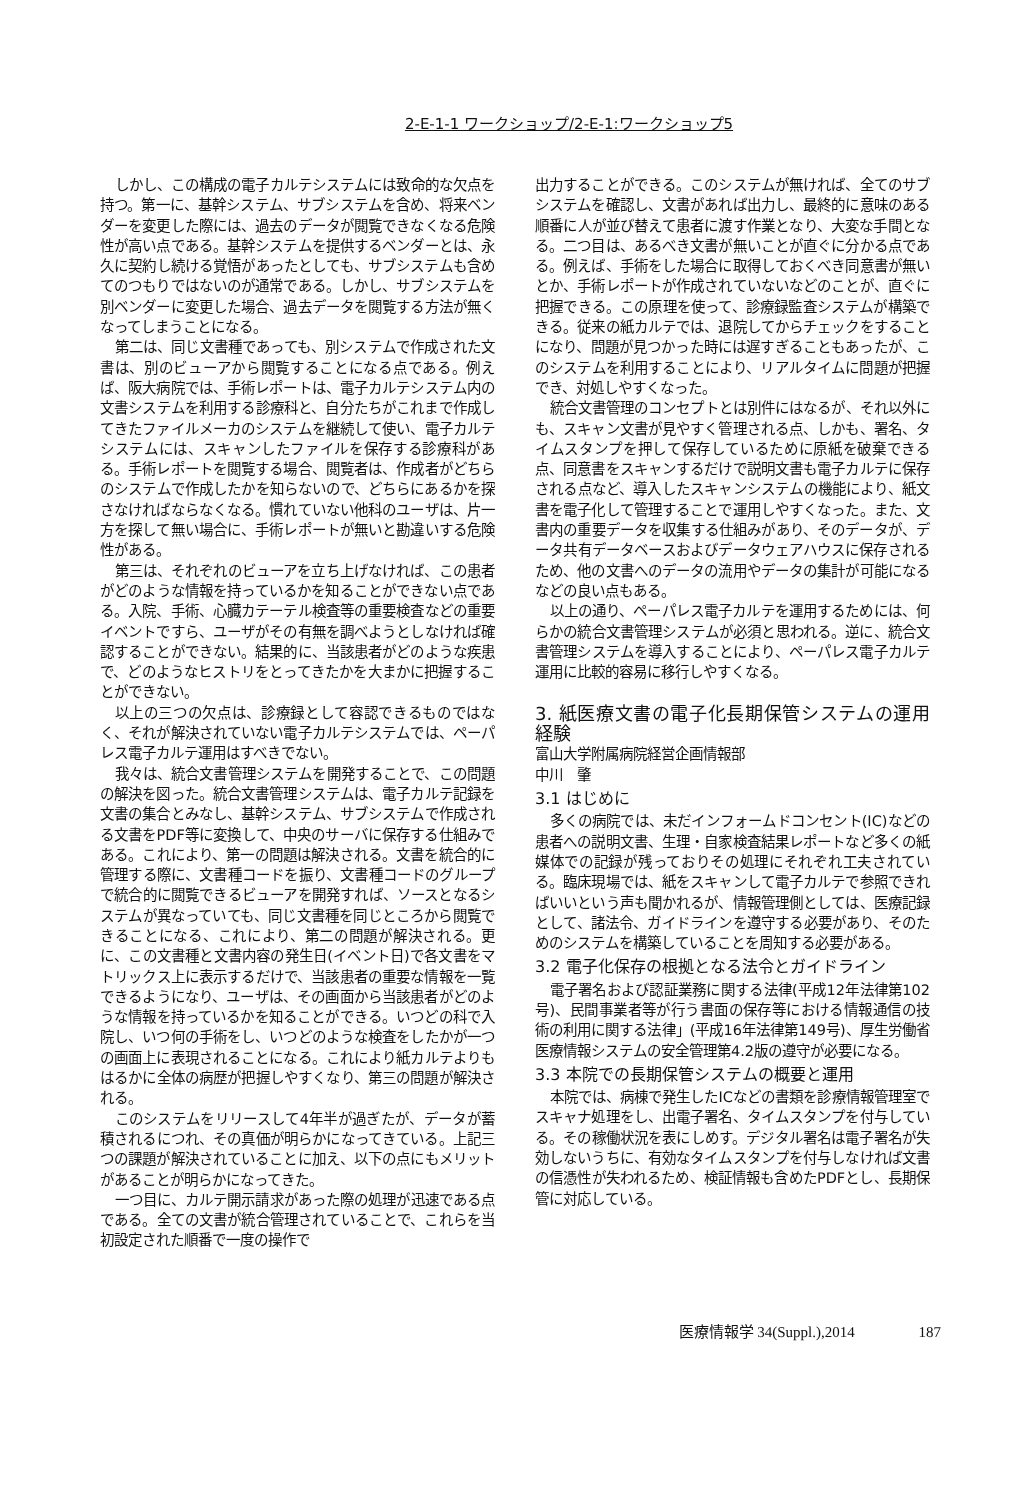2-E-1-1 ワークショップ/2-E-1:ワークショップ5
しかし、この構成の電子カルテシステムには致命的な欠点を持つ。第一に、基幹システム、サブシステムを含め、将来ベンダーを変更した際には、過去のデータが閲覧できなくなる危険性が高い点である。基幹システムを提供するベンダーとは、永久に契約し続ける覚悟があったとしても、サブシステムも含めてのつもりではないのが通常である。しかし、サブシステムを別ベンダーに変更した場合、過去データを閲覧する方法が無くなってしまうことになる。
第二は、同じ文書種であっても、別システムで作成された文書は、別のビューアから閲覧することになる点である。例えば、阪大病院では、手術レポートは、電子カルテシステム内の文書システムを利用する診療科と、自分たちがこれまで作成してきたファイルメーカのシステムを継続して使い、電子カルテシステムには、スキャンしたファイルを保存する診療科がある。手術レポートを閲覧する場合、閲覧者は、作成者がどちらのシステムで作成したかを知らないので、どちらにあるかを探さなければならなくなる。慣れていない他科のユーザは、片一方を探して無い場合に、手術レポートが無いと勘違いする危険性がある。
第三は、それぞれのビューアを立ち上げなければ、この患者がどのような情報を持っているかを知ることができない点である。入院、手術、心臓カテーテル検査等の重要検査などの重要イベントですら、ユーザがその有無を調べようとしなければ確認することができない。結果的に、当該患者がどのような疾患で、どのようなヒストリをとってきたかを大まかに把握することができない。
以上の三つの欠点は、診療録として容認できるものではなく、それが解決されていない電子カルテシステムでは、ペーパレス電子カルテ運用はすべきでない。
我々は、統合文書管理システムを開発することで、この問題の解決を図った。統合文書管理システムは、電子カルテ記録を文書の集合とみなし、基幹システム、サブシステムで作成される文書をPDF等に変換して、中央のサーバに保存する仕組みである。これにより、第一の問題は解決される。文書を統合的に管理する際に、文書種コードを振り、文書種コードのグループで統合的に閲覧できるビューアを開発すれば、ソースとなるシステムが異なっていても、同じ文書種を同じところから閲覧できることになる、これにより、第二の問題が解決される。更に、この文書種と文書内容の発生日(イベント日)で各文書をマトリックス上に表示するだけで、当該患者の重要な情報を一覧できるようになり、ユーザは、その画面から当該患者がどのような情報を持っているかを知ることができる。いつどの科で入院し、いつ何の手術をし、いつどのような検査をしたかが一つの画面上に表現されることになる。これにより紙カルテよりもはるかに全体の病歴が把握しやすくなり、第三の問題が解決される。
このシステムをリリースして4年半が過ぎたが、データが蓄積されるにつれ、その真価が明らかになってきている。上記三つの課題が解決されていることに加え、以下の点にもメリットがあることが明らかになってきた。
一つ目に、カルテ開示請求があった際の処理が迅速である点である。全ての文書が統合管理されていることで、これらを当初設定された順番で一度の操作で
出力することができる。このシステムが無ければ、全てのサブシステムを確認し、文書があれば出力し、最終的に意味のある順番に人が並び替えて患者に渡す作業となり、大変な手間となる。二つ目は、あるべき文書が無いことが直ぐに分かる点である。例えば、手術をした場合に取得しておくべき同意書が無いとか、手術レポートが作成されていないなどのことが、直ぐに把握できる。この原理を使って、診療録監査システムが構築できる。従来の紙カルテでは、退院してからチェックをすることになり、問題が見つかった時には遅すぎることもあったが、このシステムを利用することにより、リアルタイムに問題が把握でき、対処しやすくなった。
統合文書管理のコンセプトとは別件にはなるが、それ以外にも、スキャン文書が見やすく管理される点、しかも、署名、タイムスタンプを押して保存しているために原紙を破棄できる点、同意書をスキャンするだけで説明文書も電子カルテに保存される点など、導入したスキャンシステムの機能により、紙文書を電子化して管理することで運用しやすくなった。また、文書内の重要データを収集する仕組みがあり、そのデータが、データ共有データベースおよびデータウェアハウスに保存されるため、他の文書へのデータの流用やデータの集計が可能になるなどの良い点もある。
以上の通り、ペーパレス電子カルテを運用するためには、何らかの統合文書管理システムが必須と思われる。逆に、統合文書管理システムを導入することにより、ペーパレス電子カルテ運用に比較的容易に移行しやすくなる。
3. 紙医療文書の電子化長期保管システムの運用経験
富山大学附属病院経営企画情報部
中川　肇
3.1 はじめに
多くの病院では、未だインフォームドコンセント(IC)などの患者への説明文書、生理・自家検査結果レポートなど多くの紙媒体での記録が残っておりその処理にそれぞれ工夫されている。臨床現場では、紙をスキャンして電子カルテで参照できればいいという声も聞かれるが、情報管理側としては、医療記録として、諸法令、ガイドラインを遵守する必要があり、そのためのシステムを構築していることを周知する必要がある。
3.2 電子化保存の根拠となる法令とガイドライン
電子署名および認証業務に関する法律(平成12年法律第102号)、民間事業者等が行う書面の保存等における情報通信の技術の利用に関する法律」(平成16年法律第149号)、厚生労働省医療情報システムの安全管理第4.2版の遵守が必要になる。
3.3 本院での長期保管システムの概要と運用
本院では、病棟で発生したICなどの書類を診療情報管理室でスキャナ処理をし、出電子署名、タイムスタンプを付与している。その稼働状況を表にしめす。デジタル署名は電子署名が失効しないうちに、有効なタイムスタンプを付与しなければ文書の信憑性が失われるため、検証情報も含めたPDFとし、長期保管に対応している。
医療情報学 34(Suppl.),2014 187